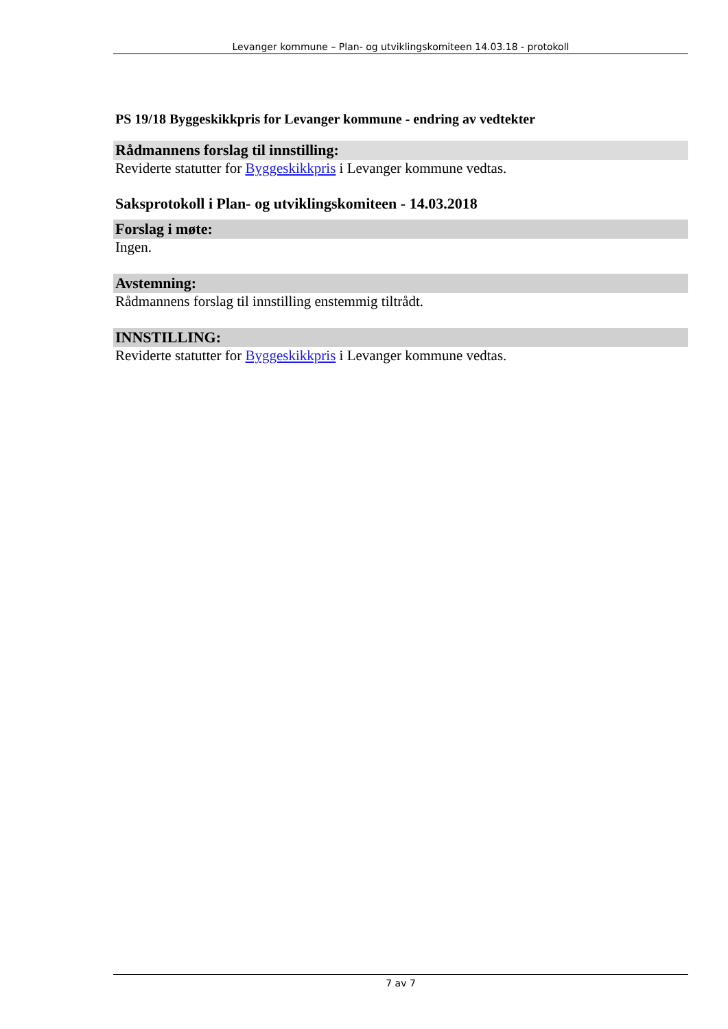Levanger kommune – Plan- og utviklingskomiteen 14.03.18 - protokoll
PS 19/18 Byggeskikkpris for Levanger kommune - endring av vedtekter
Rådmannens forslag til innstilling:
Reviderte statutter for Byggeskikkpris i Levanger kommune vedtas.
Saksprotokoll i Plan- og utviklingskomiteen - 14.03.2018
Forslag i møte:
Ingen.
Avstemning:
Rådmannens forslag til innstilling enstemmig tiltrådt.
INNSTILLING:
Reviderte statutter for Byggeskikkpris i Levanger kommune vedtas.
7 av 7